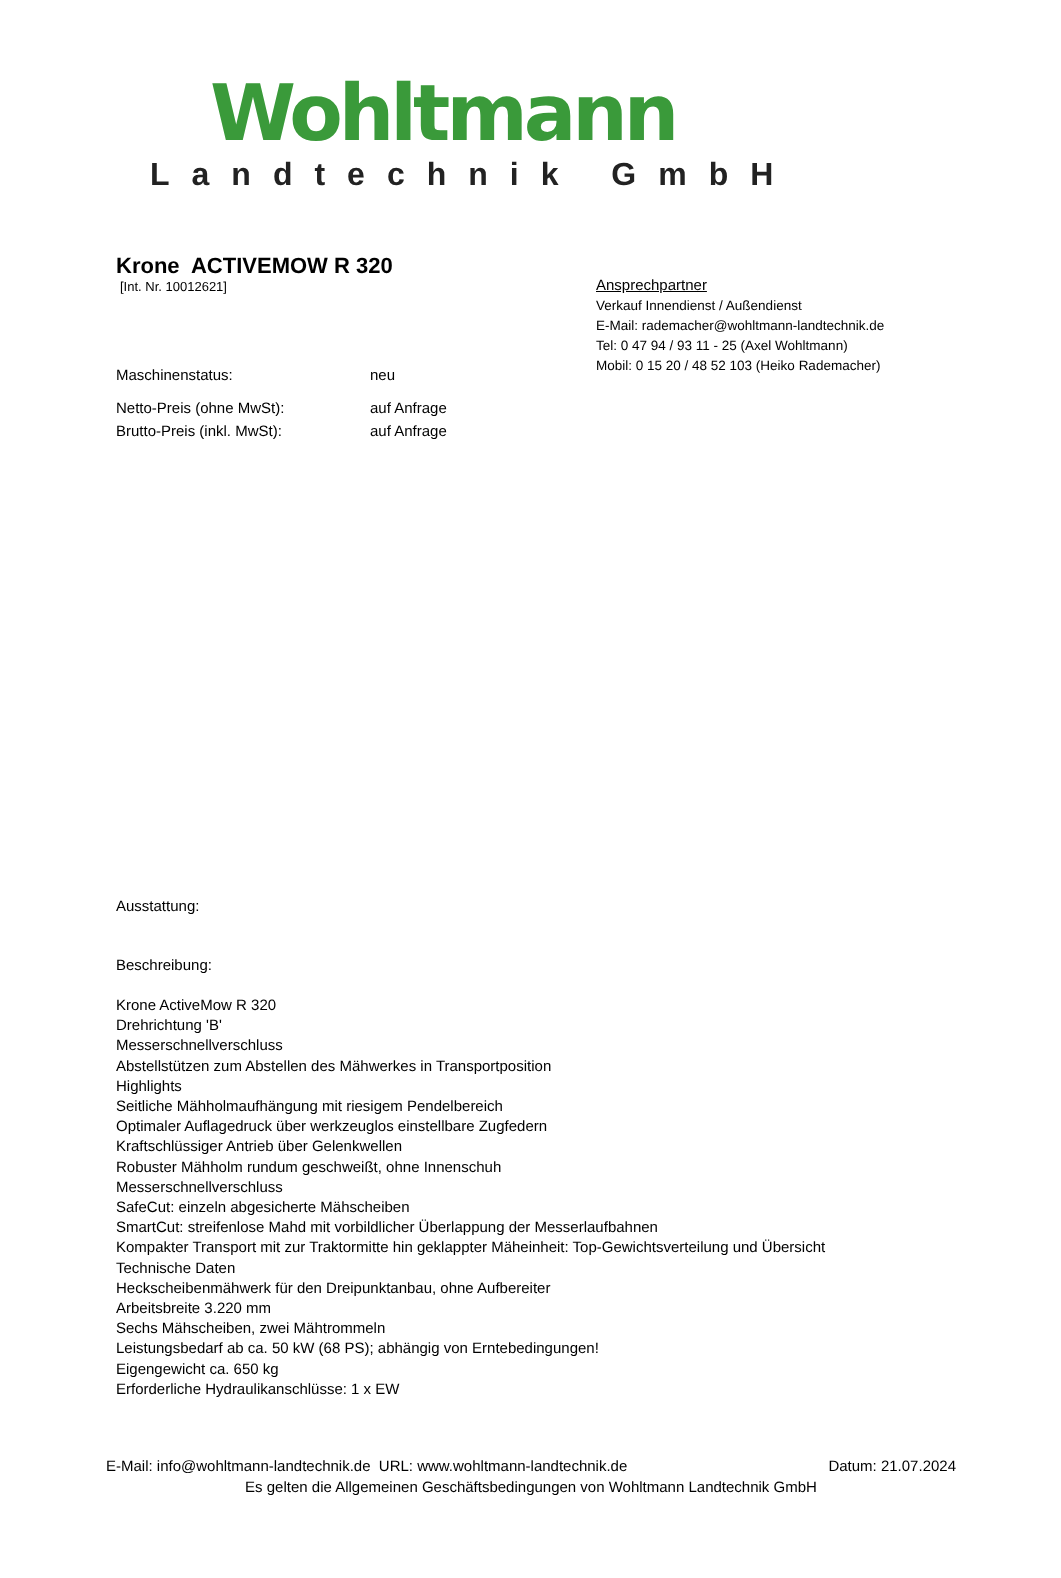Wohltmann
Landtechnik GmbH
Krone ACTIVEMOW R 320
[Int. Nr. 10012621]
Ansprechpartner
Verkauf Innendienst / Außendienst
E-Mail: rademacher@wohltmann-landtechnik.de
Tel: 0 47 94 / 93 11 - 25 (Axel Wohltmann)
Mobil: 0 15 20 / 48 52 103 (Heiko Rademacher)
Maschinenstatus: neu
Netto-Preis (ohne MwSt): auf Anfrage
Brutto-Preis (inkl. MwSt): auf Anfrage
Ausstattung:
Beschreibung:
Krone ActiveMow R 320
Drehrichtung 'B'
Messerschnellverschluss
Abstellstützen zum Abstellen des Mähwerkes in Transportposition
Highlights
Seitliche Mähholmaufhängung mit riesigem Pendelbereich
Optimaler Auflagedruck über werkzeuglos einstellbare Zugfedern
Kraftschlüssiger Antrieb über Gelenkwellen
Robuster Mähholm rundum geschweißt, ohne Innenschuh
Messerschnellverschluss
SafeCut: einzeln abgesicherte Mähscheiben
SmartCut: streifenlose Mahd mit vorbildlicher Überlappung der Messerlaufbahnen
Kompakter Transport mit zur Traktormitte hin geklappter Mäheinheit: Top-Gewichtsverteilung und Übersicht
Technische Daten
Heckscheibenmähwerk für den Dreipunktanbau, ohne Aufbereiter
Arbeitsbreite 3.220 mm
Sechs Mähscheiben, zwei Mähtrommeln
Leistungsbedarf ab ca. 50 kW (68 PS); abhängig von Erntebedingungen!
Eigengewicht ca. 650 kg
Erforderliche Hydraulikanschlüsse: 1 x EW
E-Mail: info@wohltmann-landtechnik.de URL: www.wohltmann-landtechnik.de Datum: 21.07.2024
Es gelten die Allgemeinen Geschäftsbedingungen von Wohltmann Landtechnik GmbH